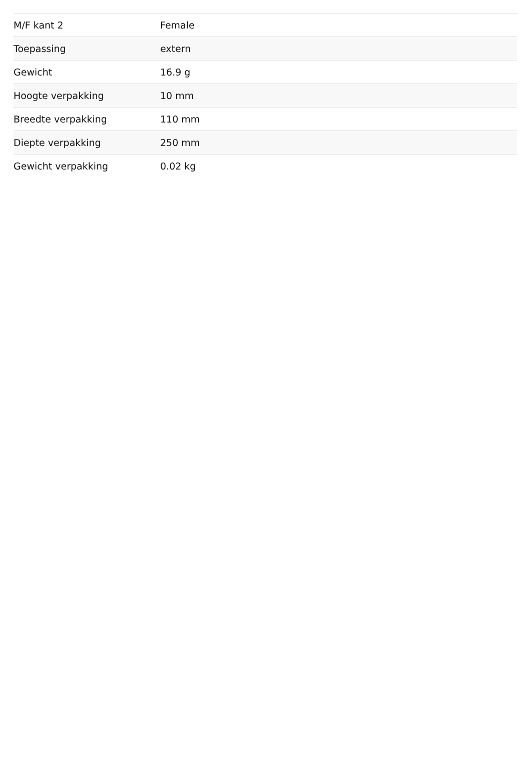| M/F kant 2 | Female |
| Toepassing | extern |
| Gewicht | 16.9 g |
| Hoogte verpakking | 10 mm |
| Breedte verpakking | 110 mm |
| Diepte verpakking | 250 mm |
| Gewicht verpakking | 0.02 kg |